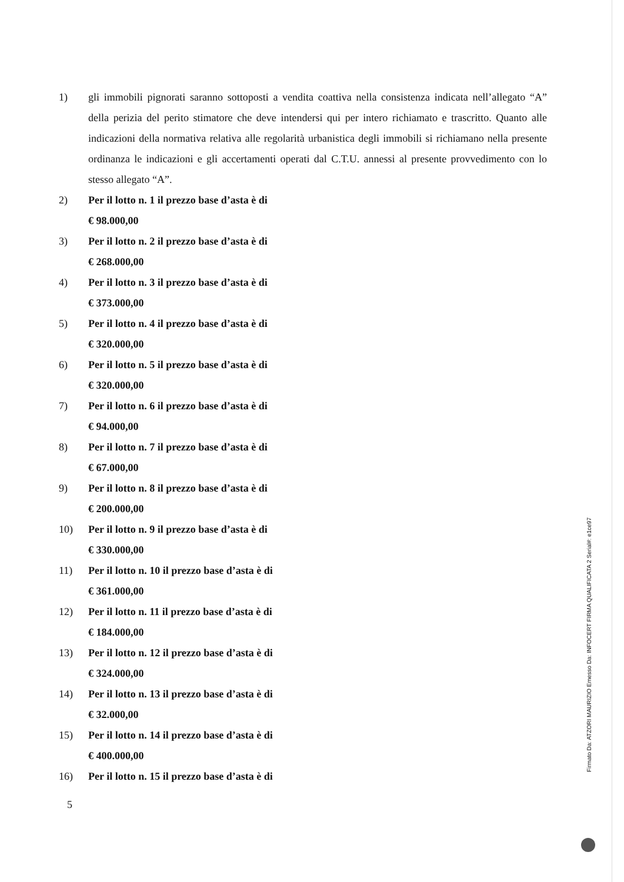1) gli immobili pignorati saranno sottoposti a vendita coattiva nella consistenza indicata nell’allegato “A” della perizia del perito stimatore che deve intendersi qui per intero richiamato e trascritto. Quanto alle indicazioni della normativa relativa alle regolarità urbanistica degli immobili si richiamano nella presente ordinanza le indicazioni e gli accertamenti operati dal C.T.U. annessi al presente provvedimento con lo stesso allegato “A”.
2) Per il lotto n. 1 il prezzo base d’asta è di
€ 98.000,00
3) Per il lotto n. 2 il prezzo base d’asta è di
€ 268.000,00
4) Per il lotto n. 3 il prezzo base d’asta è di
€ 373.000,00
5) Per il lotto n. 4 il prezzo base d’asta è di
€ 320.000,00
6) Per il lotto n. 5 il prezzo base d’asta è di
€ 320.000,00
7) Per il lotto n. 6 il prezzo base d’asta è di
€ 94.000,00
8) Per il lotto n. 7 il prezzo base d’asta è di
€ 67.000,00
9) Per il lotto n. 8 il prezzo base d’asta è di
€ 200.000,00
10) Per il lotto n. 9 il prezzo base d’asta è di
€ 330.000,00
11) Per il lotto n. 10 il prezzo base d’asta è di
€ 361.000,00
12) Per il lotto n. 11 il prezzo base d’asta è di
€ 184.000,00
13) Per il lotto n. 12 il prezzo base d’asta è di
€ 324.000,00
14) Per il lotto n. 13 il prezzo base d’asta è di
€ 32.000,00
15) Per il lotto n. 14 il prezzo base d’asta è di
€ 400.000,00
16) Per il lotto n. 15 il prezzo base d’asta è di
5
Firmato Da: ATZORI MAURIZIO Emesso Da: INFOCERT FIRMA QUALIFICATA 2 Serial#: e1ce97